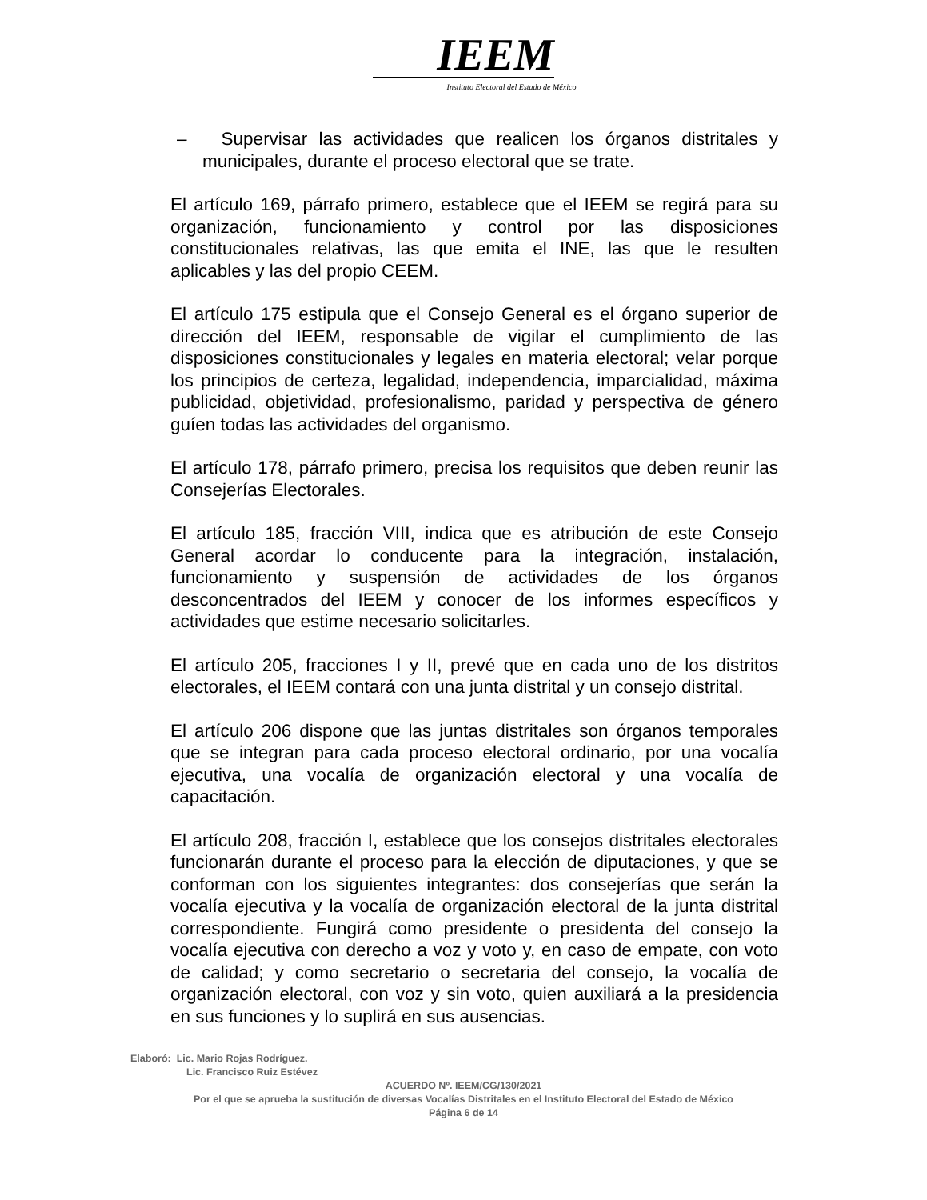IEEM
Instituto Electoral del Estado de México
– Supervisar las actividades que realicen los órganos distritales y municipales, durante el proceso electoral que se trate.
El artículo 169, párrafo primero, establece que el IEEM se regirá para su organización, funcionamiento y control por las disposiciones constitucionales relativas, las que emita el INE, las que le resulten aplicables y las del propio CEEM.
El artículo 175 estipula que el Consejo General es el órgano superior de dirección del IEEM, responsable de vigilar el cumplimiento de las disposiciones constitucionales y legales en materia electoral; velar porque los principios de certeza, legalidad, independencia, imparcialidad, máxima publicidad, objetividad, profesionalismo, paridad y perspectiva de género guíen todas las actividades del organismo.
El artículo 178, párrafo primero, precisa los requisitos que deben reunir las Consejerías Electorales.
El artículo 185, fracción VIII, indica que es atribución de este Consejo General acordar lo conducente para la integración, instalación, funcionamiento y suspensión de actividades de los órganos desconcentrados del IEEM y conocer de los informes específicos y actividades que estime necesario solicitarles.
El artículo 205, fracciones I y II, prevé que en cada uno de los distritos electorales, el IEEM contará con una junta distrital y un consejo distrital.
El artículo 206 dispone que las juntas distritales son órganos temporales que se integran para cada proceso electoral ordinario, por una vocalía ejecutiva, una vocalía de organización electoral y una vocalía de capacitación.
El artículo 208, fracción I, establece que los consejos distritales electorales funcionarán durante el proceso para la elección de diputaciones, y que se conforman con los siguientes integrantes: dos consejerías que serán la vocalía ejecutiva y la vocalía de organización electoral de la junta distrital correspondiente. Fungirá como presidente o presidenta del consejo la vocalía ejecutiva con derecho a voz y voto y, en caso de empate, con voto de calidad; y como secretario o secretaria del consejo, la vocalía de organización electoral, con voz y sin voto, quien auxiliará a la presidencia en sus funciones y lo suplirá en sus ausencias.
Elaboró: Lic. Mario Rojas Rodríguez.
Lic. Francisco Ruiz Estévez
ACUERDO Nº. IEEM/CG/130/2021
Por el que se aprueba la sustitución de diversas Vocalías Distritales en el Instituto Electoral del Estado de México
Página 6 de 14